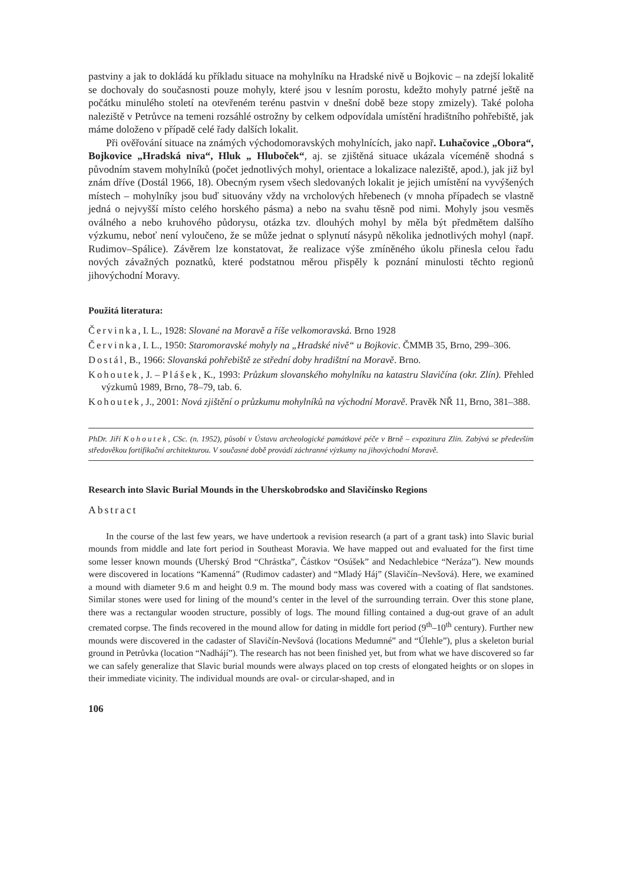pastviny a jak to dokládá ku příkladu situace na mohylníku na Hradské nivě u Bojkovic – na zdejší lokalitě se dochovaly do současnosti pouze mohyly, které jsou v lesním porostu, kdežto mohyly patrné ještě na počátku minulého století na otevřeném terénu pastvin v dnešní době beze stopy zmizely). Také poloha naleziště v Petrůvce na temeni rozsáhlé ostrožny by celkem odpovídala umístění hradištního pohřebiště, jak máme doloženo v případě celé řady dalších lokalit.
Při ověřování situace na známých východomoravských mohylnících, jako např. Luhačovice „Obora“, Bojkovice „Hradská niva“, Hluk „ Hluboček“, aj. se zjištěná situace ukázala víceméně shodná s původním stavem mohylníků (počet jednotlivých mohyl, orientace a lokalizace naleziště, apod.), jak již byl znám dříve (Dostál 1966, 18). Obecným rysem všech sledovaných lokalit je jejich umístění na vyvýšených místech – mohylníky jsou buď situovány vždy na vrcholových hřebenech (v mnoha případech se vlastně jedná o nejvyšší místo celého horského pásma) a nebo na svahu těsně pod nimi. Mohyly jsou vesměs oválného a nebo kruhového půdorysu, otázka tzv. dlouhých mohyl by měla být předmětem dalšího výzkumu, neboť není vyloučeno, že se může jednat o splynutí násypů několika jednotlivých mohyl (např. Rudimov–Spálice). Závěrem lze konstatovat, že realizace výše zmíněného úkolu přinesla celou řadu nových závažných poznatků, které podstatnou měrou přispěly k poznání minulosti těchto regionů jihovýchodní Moravy.
Použitá literatura:
Červinka, I. L., 1928: Slované na Moravě a říše velkomoravská. Brno 1928
Červinka, I. L., 1950: Staromoravské mohyly na „Hradské nivě“ u Bojkovic. ČMMB 35, Brno, 299–306.
Dostál, B., 1966: Slovanská pohřebiště ze střední doby hradištní na Moravě. Brno.
Kohoutek, J. – Plášek, K., 1993: Průzkum slovanského mohylníku na katastru Slavičína (okr. Zlín). Přehled výzkumů 1989, Brno, 78–79, tab. 6.
Kohoutek, J., 2001: Nová zjištění o průzkumu mohylníků na východní Moravě. Pravěk NŘ 11, Brno, 381–388.
PhDr. Jiří Kohoutek, CSc. (n. 1952), působí v Ústavu archeologické památkové péče v Brně – expozitura Zlín. Zabývá se především středověkou fortifikační architekturou. V současné době provádí záchranné výzkumy na jihovýchodní Moravě.
Research into Slavic Burial Mounds in the Uherskobrodsko and Slavičínsko Regions
Abstract
In the course of the last few years, we have undertook a revision research (a part of a grant task) into Slavic burial mounds from middle and late fort period in Southeast Moravia. We have mapped out and evaluated for the first time some lesser known mounds (Uherský Brod “Chrástka”, Částkov “Osúšek” and Nedachlebice “Neráza”). New mounds were discovered in locations “Kamenná” (Rudimov cadaster) and “Mladý Háj” (Slavičín–Nevšová). Here, we examined a mound with diameter 9.6 m and height 0.9 m. The mound body mass was covered with a coating of flat sandstones. Similar stones were used for lining of the mound’s center in the level of the surrounding terrain. Over this stone plane, there was a rectangular wooden structure, possibly of logs. The mound filling contained a dug-out grave of an adult cremated corpse. The finds recovered in the mound allow for dating in middle fort period (9<sup>th</sup>–10<sup>th</sup> century). Further new mounds were discovered in the cadaster of Slavičín-Nevšová (locations Medumné” and “Úlehle”), plus a skeleton burial ground in Petrůvka (location “Nadhájí”). The research has not been finished yet, but from what we have discovered so far we can safely generalize that Slavic burial mounds were always placed on top crests of elongated heights or on slopes in their immediate vicinity. The individual mounds are oval- or circular-shaped, and in
106